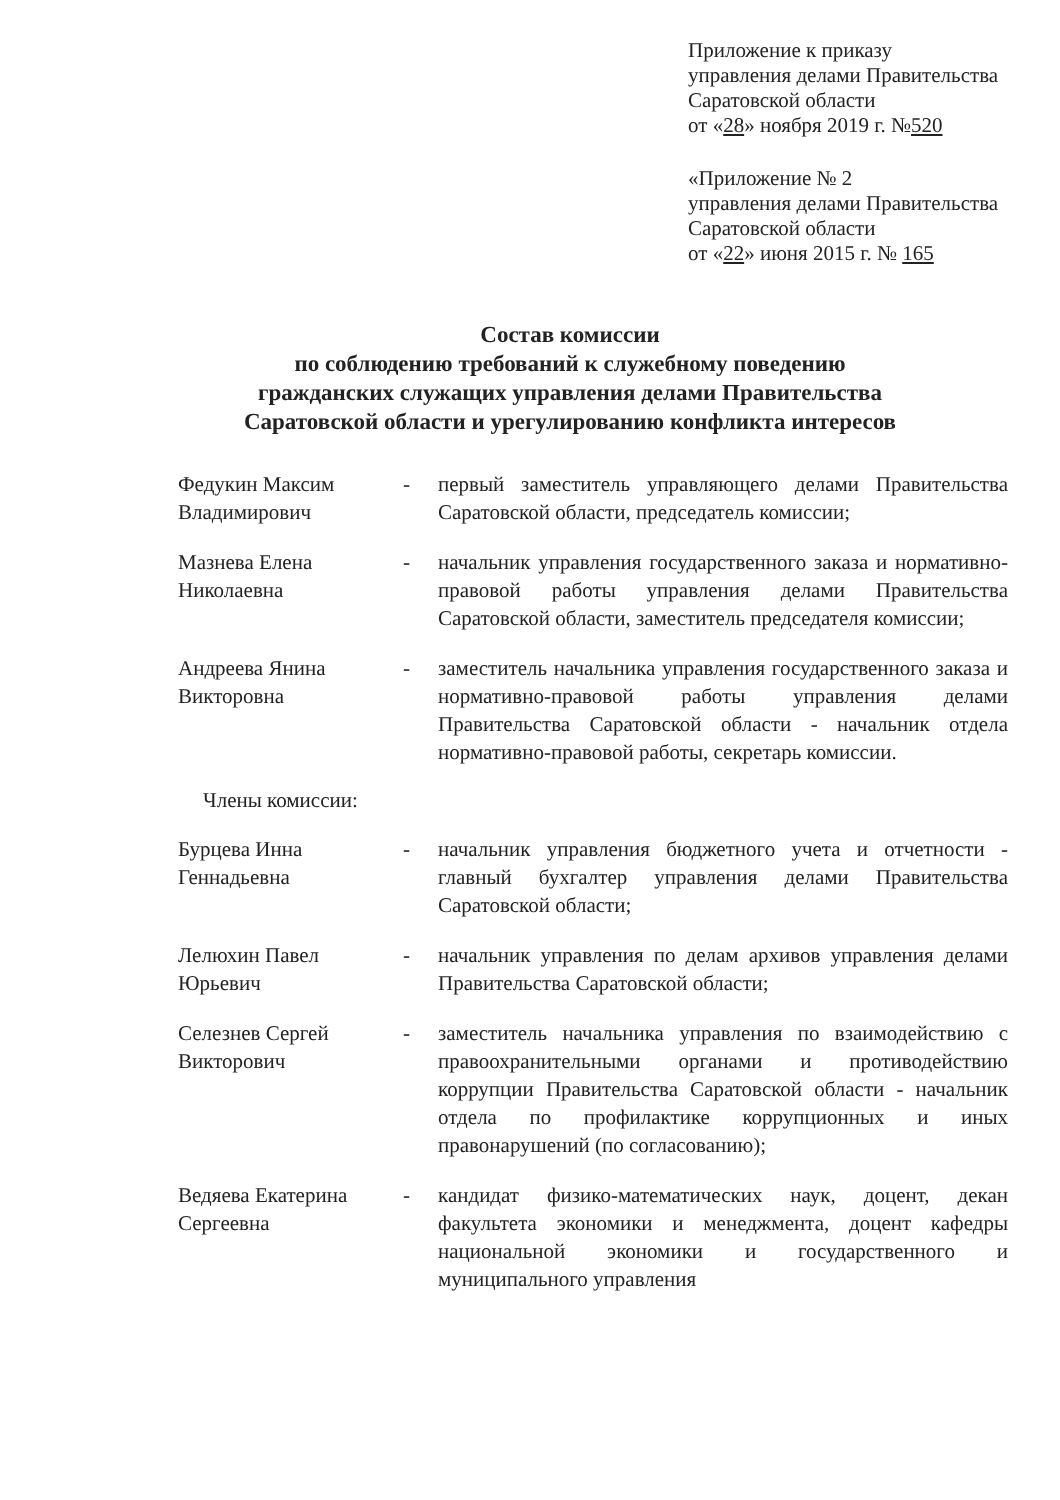Приложение к приказу
управления делами Правительства
Саратовской области
от «28» ноября 2019 г. №520
«Приложение № 2
управления делами Правительства
Саратовской области
от «22» июня 2015 г. № 165
Состав комиссии
по соблюдению требований к служебному поведению
гражданских служащих управления делами Правительства
Саратовской области и урегулированию конфликта интересов
Федукин Максим Владимирович
- первый заместитель управляющего делами Правительства Саратовской области, председатель комиссии;
Мазнева Елена Николаевна
- начальник управления государственного заказа и нормативно-правовой работы управления делами Правительства Саратовской области, заместитель председателя комиссии;
Андреева Янина Викторовна
- заместитель начальника управления государственного заказа и нормативно-правовой работы управления делами Правительства Саратовской области - начальник отдела нормативно-правовой работы, секретарь комиссии.
Члены комиссии:
Бурцева Инна Геннадьевна
- начальник управления бюджетного учета и отчетности - главный бухгалтер управления делами Правительства Саратовской области;
Лелюхин Павел Юрьевич
- начальник управления по делам архивов управления делами Правительства Саратовской области;
Селезнев Сергей Викторович
- заместитель начальника управления по взаимодействию с правоохранительными органами и противодействию коррупции Правительства Саратовской области - начальник отдела по профилактике коррупционных и иных правонарушений (по согласованию);
Ведяева Екатерина Сергеевна
- кандидат физико-математических наук, доцент, декан факультета экономики и менеджмента, доцент кафедры национальной экономики и государственного и муниципального управления